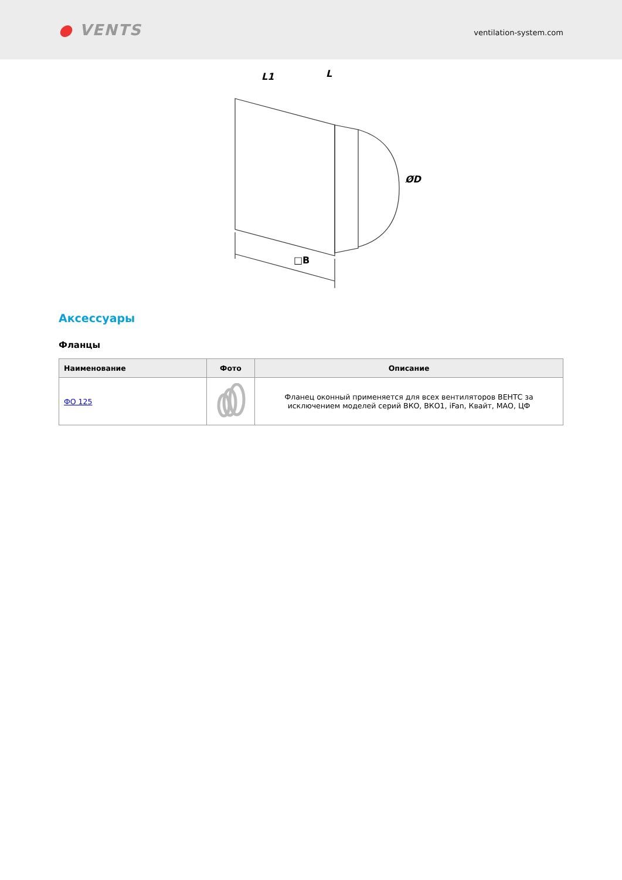● VENTS
ventilation-system.com
□B
L1
L
ØD
Аксессуары
Фланцы
| Наименование | Фото | Описание |
| --- | --- | --- |
| ФО 125 | | Фланец оконный применяется для всех вентиляторов ВЕНТС за исключением моделей серий ВКО, ВКО1, iFan, Квайт, МАО, ЦФ |